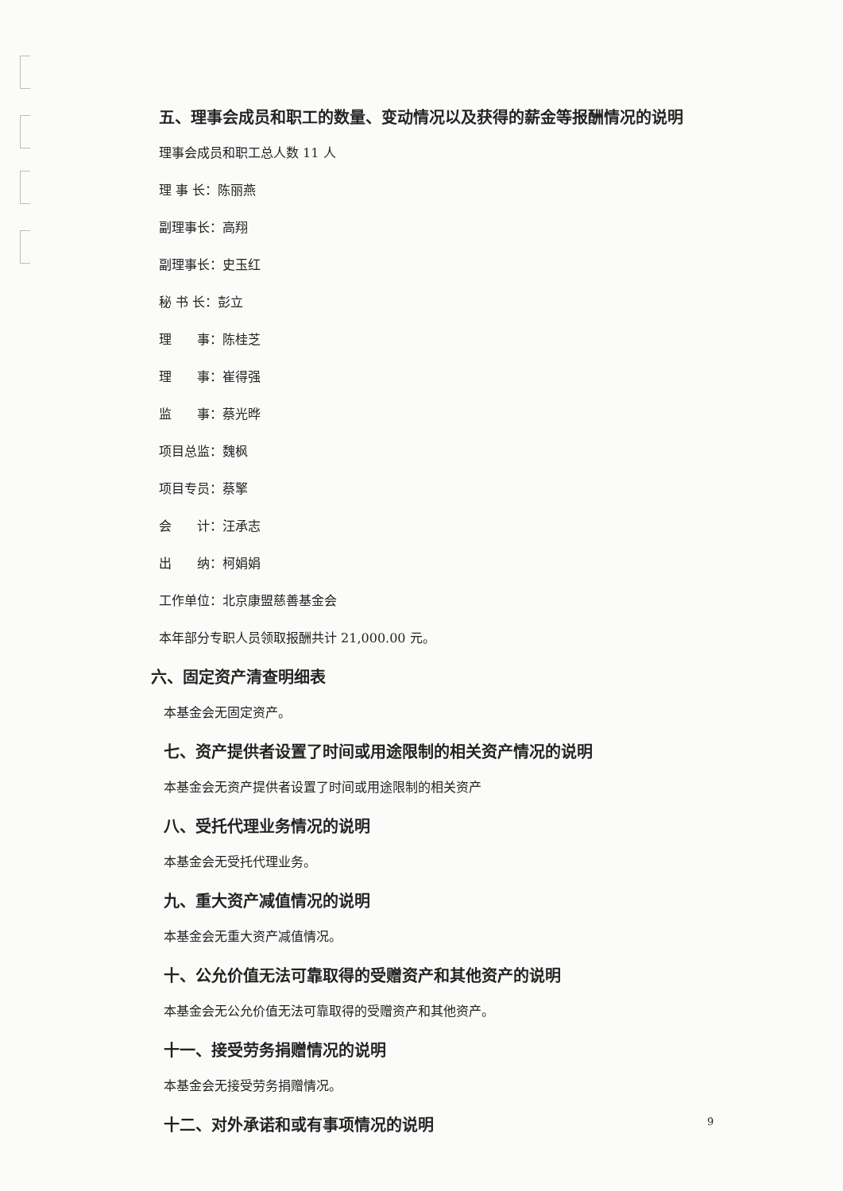五、理事会成员和职工的数量、变动情况以及获得的薪金等报酬情况的说明
理事会成员和职工总人数 11 人
理 事 长：陈丽燕
副理事长：高翔
副理事长：史玉红
秘 书 长：彭立
理  事：陈桂芝
理  事：崔得强
监  事：蔡光晔
项目总监：魏枫
项目专员：蔡擎
会  计：汪承志
出  纳：柯娟娟
工作单位：北京康盟慈善基金会
本年部分专职人员领取报酬共计 21,000.00 元。
六、固定资产清查明细表
本基金会无固定资产。
七、资产提供者设置了时间或用途限制的相关资产情况的说明
本基金会无资产提供者设置了时间或用途限制的相关资产
八、受托代理业务情况的说明
本基金会无受托代理业务。
九、重大资产减值情况的说明
本基金会无重大资产减值情况。
十、公允价值无法可靠取得的受赠资产和其他资产的说明
本基金会无公允价值无法可靠取得的受赠资产和其他资产。
十一、接受劳务捐赠情况的说明
本基金会无接受劳务捐赠情况。
十二、对外承诺和或有事项情况的说明
9